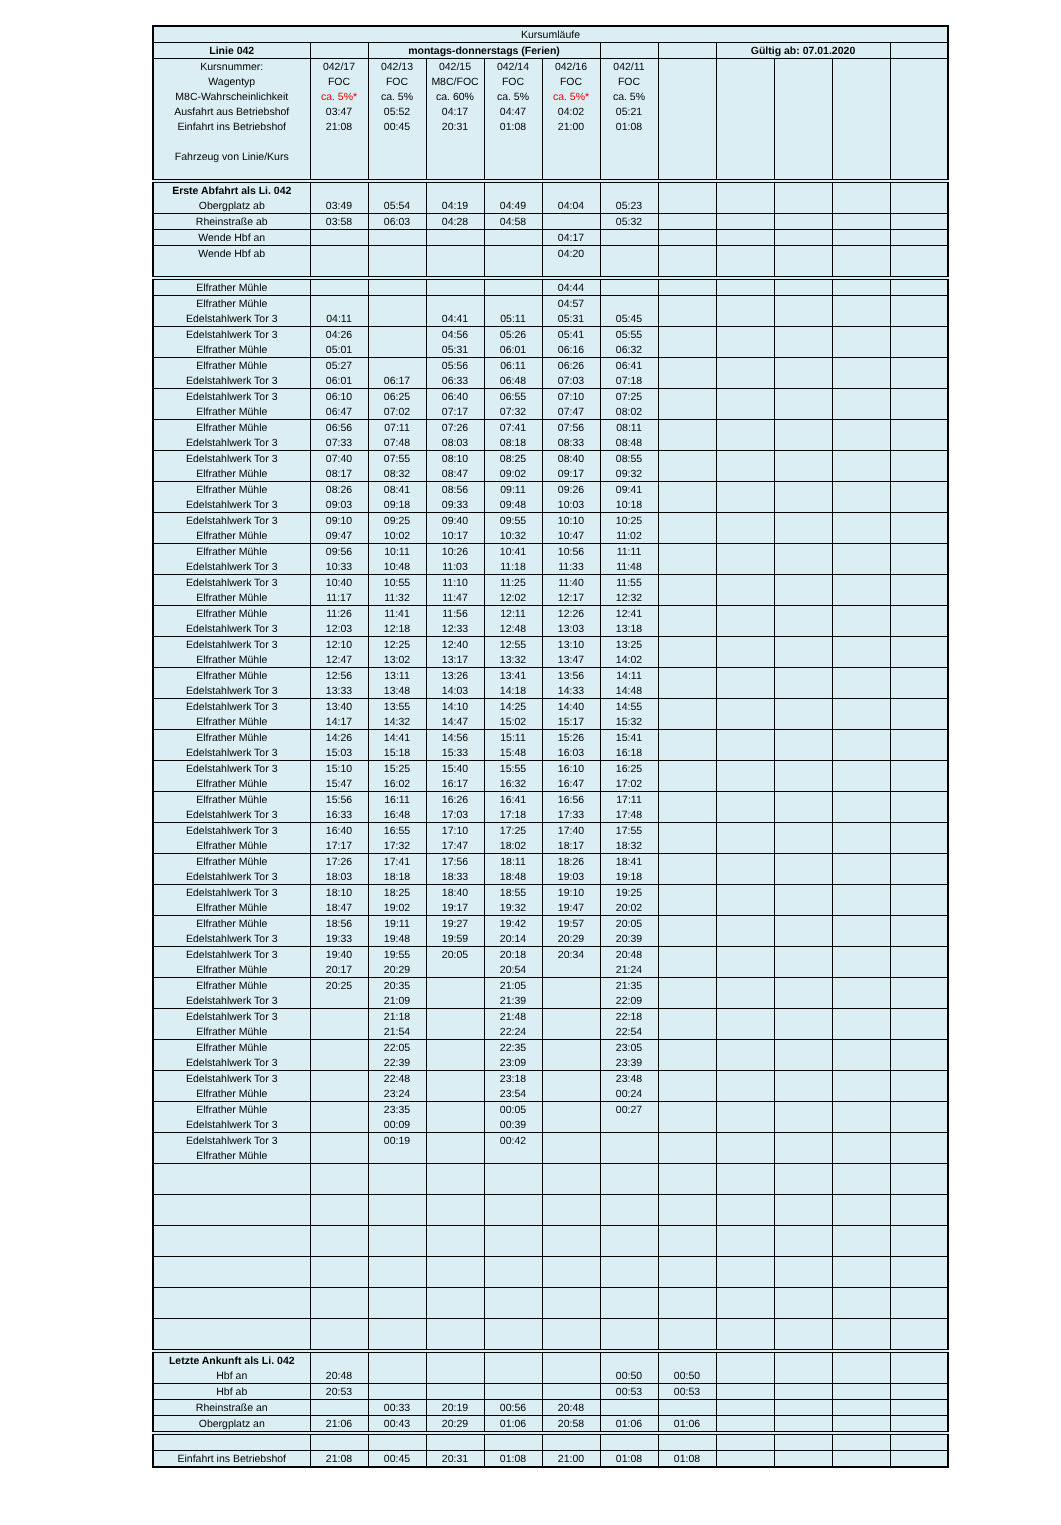| Kursumläufe | | | | | | | | | | | |
| Linie 042 | | montags-donnerstags (Ferien) | | | | | | Gültig ab: 07.01.2020 | | | |
| Kursnummer: | 042/17 | 042/13 | 042/15 | 042/14 | 042/16 | 042/11 | | | | | |
| Wagentyp | FOC | FOC | M8C/FOC | FOC | FOC | FOC | | | | | |
| M8C-Wahrscheinlichkeit | ca. 5%* | ca. 5% | ca. 60% | ca. 5% | ca. 5%* | ca. 5% | | | | | |
| Ausfahrt aus Betriebshof | 03:47 | 05:52 | 04:17 | 04:47 | 04:02 | 05:21 | | | | | |
| Einfahrt ins Betriebshof | 21:08 | 00:45 | 20:31 | 01:08 | 21:00 | 01:08 | | | | | |
| Fahrzeug von Linie/Kurs | | | | | | | | | | | |
| Erste Abfahrt als Li. 042 | | | | | | | | | | | |
| Obergplatz ab | 03:49 | 05:54 | 04:19 | 04:49 | 04:04 | 05:23 | | | | | |
| Rheinstraße ab | 03:58 | 06:03 | 04:28 | 04:58 | | 05:32 | | | | | |
| Wende Hbf an | | | | | 04:17 | | | | | | |
| Wende Hbf ab | | | | | 04:20 | | | | | | |
| Elfrather Mühle | | | | | 04:44 | | | | | | |
| Elfrather Mühle | | | | | 04:57 | | | | | | |
| Edelstahlwerk Tor 3 | 04:11 | | 04:41 | 05:11 | 05:31 | 05:45 | | | | | |
| Edelstahlwerk Tor 3 | 04:26 | | 04:56 | 05:26 | 05:41 | 05:55 | | | | | |
| Elfrather Mühle | 05:01 | | 05:31 | 06:01 | 06:16 | 06:32 | | | | | |
| Elfrather Mühle | 05:27 | | 05:56 | 06:11 | 06:26 | 06:41 | | | | | |
| Edelstahlwerk Tor 3 | 06:01 | 06:17 | 06:33 | 06:48 | 07:03 | 07:18 | | | | | |
| Edelstahlwerk Tor 3 | 06:10 | 06:25 | 06:40 | 06:55 | 07:10 | 07:25 | | | | | |
| Elfrather Mühle | 06:47 | 07:02 | 07:17 | 07:32 | 07:47 | 08:02 | | | | | |
| Elfrather Mühle | 06:56 | 07:11 | 07:26 | 07:41 | 07:56 | 08:11 | | | | | |
| Edelstahlwerk Tor 3 | 07:33 | 07:48 | 08:03 | 08:18 | 08:33 | 08:48 | | | | | |
| Edelstahlwerk Tor 3 | 07:40 | 07:55 | 08:10 | 08:25 | 08:40 | 08:55 | | | | | |
| Elfrather Mühle | 08:17 | 08:32 | 08:47 | 09:02 | 09:17 | 09:32 | | | | | |
| Elfrather Mühle | 08:26 | 08:41 | 08:56 | 09:11 | 09:26 | 09:41 | | | | | |
| Edelstahlwerk Tor 3 | 09:03 | 09:18 | 09:33 | 09:48 | 10:03 | 10:18 | | | | | |
| Edelstahlwerk Tor 3 | 09:10 | 09:25 | 09:40 | 09:55 | 10:10 | 10:25 | | | | | |
| Elfrather Mühle | 09:47 | 10:02 | 10:17 | 10:32 | 10:47 | 11:02 | | | | | |
| Elfrather Mühle | 09:56 | 10:11 | 10:26 | 10:41 | 10:56 | 11:11 | | | | | |
| Edelstahlwerk Tor 3 | 10:33 | 10:48 | 11:03 | 11:18 | 11:33 | 11:48 | | | | | |
| Edelstahlwerk Tor 3 | 10:40 | 10:55 | 11:10 | 11:25 | 11:40 | 11:55 | | | | | |
| Elfrather Mühle | 11:17 | 11:32 | 11:47 | 12:02 | 12:17 | 12:32 | | | | | |
| Elfrather Mühle | 11:26 | 11:41 | 11:56 | 12:11 | 12:26 | 12:41 | | | | | |
| Edelstahlwerk Tor 3 | 12:03 | 12:18 | 12:33 | 12:48 | 13:03 | 13:18 | | | | | |
| Edelstahlwerk Tor 3 | 12:10 | 12:25 | 12:40 | 12:55 | 13:10 | 13:25 | | | | | |
| Elfrather Mühle | 12:47 | 13:02 | 13:17 | 13:32 | 13:47 | 14:02 | | | | | |
| Elfrather Mühle | 12:56 | 13:11 | 13:26 | 13:41 | 13:56 | 14:11 | | | | | |
| Edelstahlwerk Tor 3 | 13:33 | 13:48 | 14:03 | 14:18 | 14:33 | 14:48 | | | | | |
| Edelstahlwerk Tor 3 | 13:40 | 13:55 | 14:10 | 14:25 | 14:40 | 14:55 | | | | | |
| Elfrather Mühle | 14:17 | 14:32 | 14:47 | 15:02 | 15:17 | 15:32 | | | | | |
| Elfrather Mühle | 14:26 | 14:41 | 14:56 | 15:11 | 15:26 | 15:41 | | | | | |
| Edelstahlwerk Tor 3 | 15:03 | 15:18 | 15:33 | 15:48 | 16:03 | 16:18 | | | | | |
| Edelstahlwerk Tor 3 | 15:10 | 15:25 | 15:40 | 15:55 | 16:10 | 16:25 | | | | | |
| Elfrather Mühle | 15:47 | 16:02 | 16:17 | 16:32 | 16:47 | 17:02 | | | | | |
| Elfrather Mühle | 15:56 | 16:11 | 16:26 | 16:41 | 16:56 | 17:11 | | | | | |
| Edelstahlwerk Tor 3 | 16:33 | 16:48 | 17:03 | 17:18 | 17:33 | 17:48 | | | | | |
| Edelstahlwerk Tor 3 | 16:40 | 16:55 | 17:10 | 17:25 | 17:40 | 17:55 | | | | | |
| Elfrather Mühle | 17:17 | 17:32 | 17:47 | 18:02 | 18:17 | 18:32 | | | | | |
| Elfrather Mühle | 17:26 | 17:41 | 17:56 | 18:11 | 18:26 | 18:41 | | | | | |
| Edelstahlwerk Tor 3 | 18:03 | 18:18 | 18:33 | 18:48 | 19:03 | 19:18 | | | | | |
| Edelstahlwerk Tor 3 | 18:10 | 18:25 | 18:40 | 18:55 | 19:10 | 19:25 | | | | | |
| Elfrather Mühle | 18:47 | 19:02 | 19:17 | 19:32 | 19:47 | 20:02 | | | | | |
| Elfrather Mühle | 18:56 | 19:11 | 19:27 | 19:42 | 19:57 | 20:05 | | | | | |
| Edelstahlwerk Tor 3 | 19:33 | 19:48 | 19:59 | 20:14 | 20:29 | 20:39 | | | | | |
| Edelstahlwerk Tor 3 | 19:40 | 19:55 | 20:05 | 20:18 | 20:34 | 20:48 | | | | | |
| Elfrather Mühle | 20:17 | 20:29 | | 20:54 | | 21:24 | | | | | |
| Elfrather Mühle | 20:25 | 20:35 | | 21:05 | | 21:35 | | | | | |
| Edelstahlwerk Tor 3 | | 21:09 | | 21:39 | | 22:09 | | | | | |
| Edelstahlwerk Tor 3 | | 21:18 | | 21:48 | | 22:18 | | | | | |
| Elfrather Mühle | | 21:54 | | 22:24 | | 22:54 | | | | | |
| Elfrather Mühle | | 22:05 | | 22:35 | | 23:05 | | | | | |
| Edelstahlwerk Tor 3 | | 22:39 | | 23:09 | | 23:39 | | | | | |
| Edelstahlwerk Tor 3 | | 22:48 | | 23:18 | | 23:48 | | | | | |
| Elfrather Mühle | | 23:24 | | 23:54 | | 00:24 | | | | | |
| Elfrather Mühle | | 23:35 | | 00:05 | | 00:27 | | | | | |
| Edelstahlwerk Tor 3 | | 00:09 | | 00:39 | | | | | | | |
| Edelstahlwerk Tor 3 | | 00:19 | | 00:42 | | | | | | | |
| Elfrather Mühle | | | | | | | | | | | |
| Letzte Ankunft als Li. 042 | | | | | | | | | | | |
| Hbf an | 20:48 | | | | | 00:50 | 00:50 | | | | |
| Hbf ab | 20:53 | | | | | 00:53 | 00:53 | | | | |
| Rheinstraße an | | 00:33 | 20:19 | 00:56 | 20:48 | | | | | | |
| Obergplatz an | 21:06 | 00:43 | 20:29 | 01:06 | 20:58 | 01:06 | 01:06 | | | | |
| Einfahrt ins Betriebshof | 21:08 | 00:45 | 20:31 | 01:08 | 21:00 | 01:08 | 01:08 | | | | |